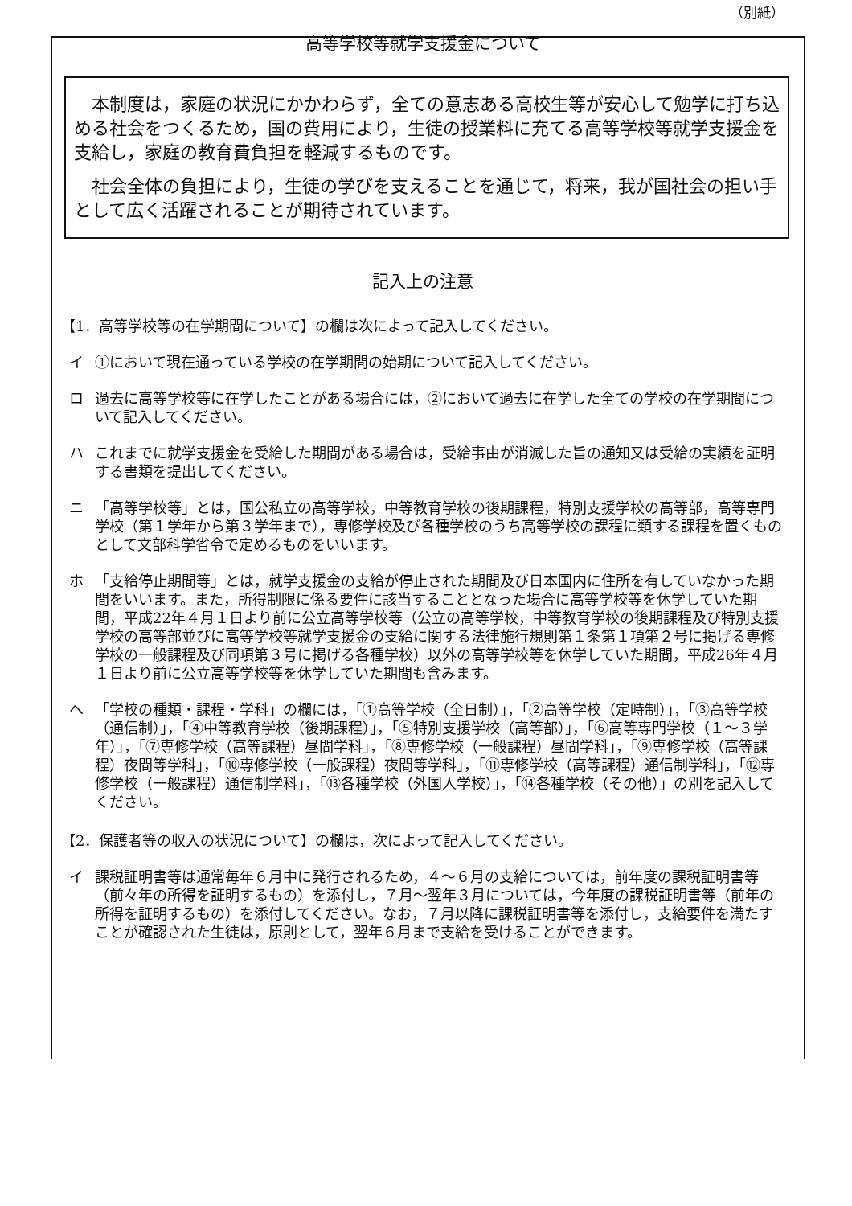（別紙）
高等学校等就学支援金について
本制度は，家庭の状況にかかわらず，全ての意志ある高校生等が安心して勉学に打ち込める社会をつくるため，国の費用により，生徒の授業料に充てる高等学校等就学支援金を支給し，家庭の教育費負担を軽減するものです。
社会全体の負担により，生徒の学びを支えることを通じて，将来，我が国社会の担い手として広く活躍されることが期待されています。
記入上の注意
【1．高等学校等の在学期間について】の欄は次によって記入してください。
イ ①において現在通っている学校の在学期間の始期について記入してください。
ロ 過去に高等学校等に在学したことがある場合には，②において過去に在学した全ての学校の在学期間について記入してください。
ハ これまでに就学支援金を受給した期間がある場合は，受給事由が消滅した旨の通知又は受給の実績を証明する書類を提出してください。
ニ 「高等学校等」とは，国公私立の高等学校，中等教育学校の後期課程，特別支援学校の高等部，高等専門学校（第１学年から第３学年まで），専修学校及び各種学校のうち高等学校の課程に類する課程を置くものとして文部科学省令で定めるものをいいます。
ホ 「支給停止期間等」とは，就学支援金の支給が停止された期間及び日本国内に住所を有していなかった期間をいいます。また，所得制限に係る要件に該当することとなった場合に高等学校等を休学していた期間，平成22年４月１日より前に公立高等学校等（公立の高等学校，中等教育学校の後期課程及び特別支援学校の高等部並びに高等学校等就学支援金の支給に関する法律施行規則第１条第１項第２号に掲げる専修学校の一般課程及び同項第３号に掲げる各種学校）以外の高等学校等を休学していた期間，平成26年４月１日より前に公立高等学校等を休学していた期間も含みます。
ヘ 「学校の種類・課程・学科」の欄には，「①高等学校（全日制）」，「②高等学校（定時制）」，「③高等学校（通信制）」，「④中等教育学校（後期課程）」，「⑤特別支援学校（高等部）」，「⑥高等専門学校（１～３学年）」，「⑦専修学校（高等課程）昼間学科」，「⑧専修学校（一般課程）昼間学科」，「⑨専修学校（高等課程）夜間等学科」，「⑩専修学校（一般課程）夜間等学科」，「⑪専修学校（高等課程）通信制学科」，「⑫専修学校（一般課程）通信制学科」，「⑬各種学校（外国人学校）」，「⑭各種学校（その他）」の別を記入してください。
【2．保護者等の収入の状況について】の欄は，次によって記入してください。
イ 課税証明書等は通常毎年６月中に発行されるため，４～６月の支給については，前年度の課税証明書等（前々年の所得を証明するもの）を添付し，７月～翌年３月については，今年度の課税証明書等（前年の所得を証明するもの）を添付してください。なお，７月以降に課税証明書等を添付し，支給要件を満たすことが確認された生徒は，原則として，翌年６月まで支給を受けることができます。